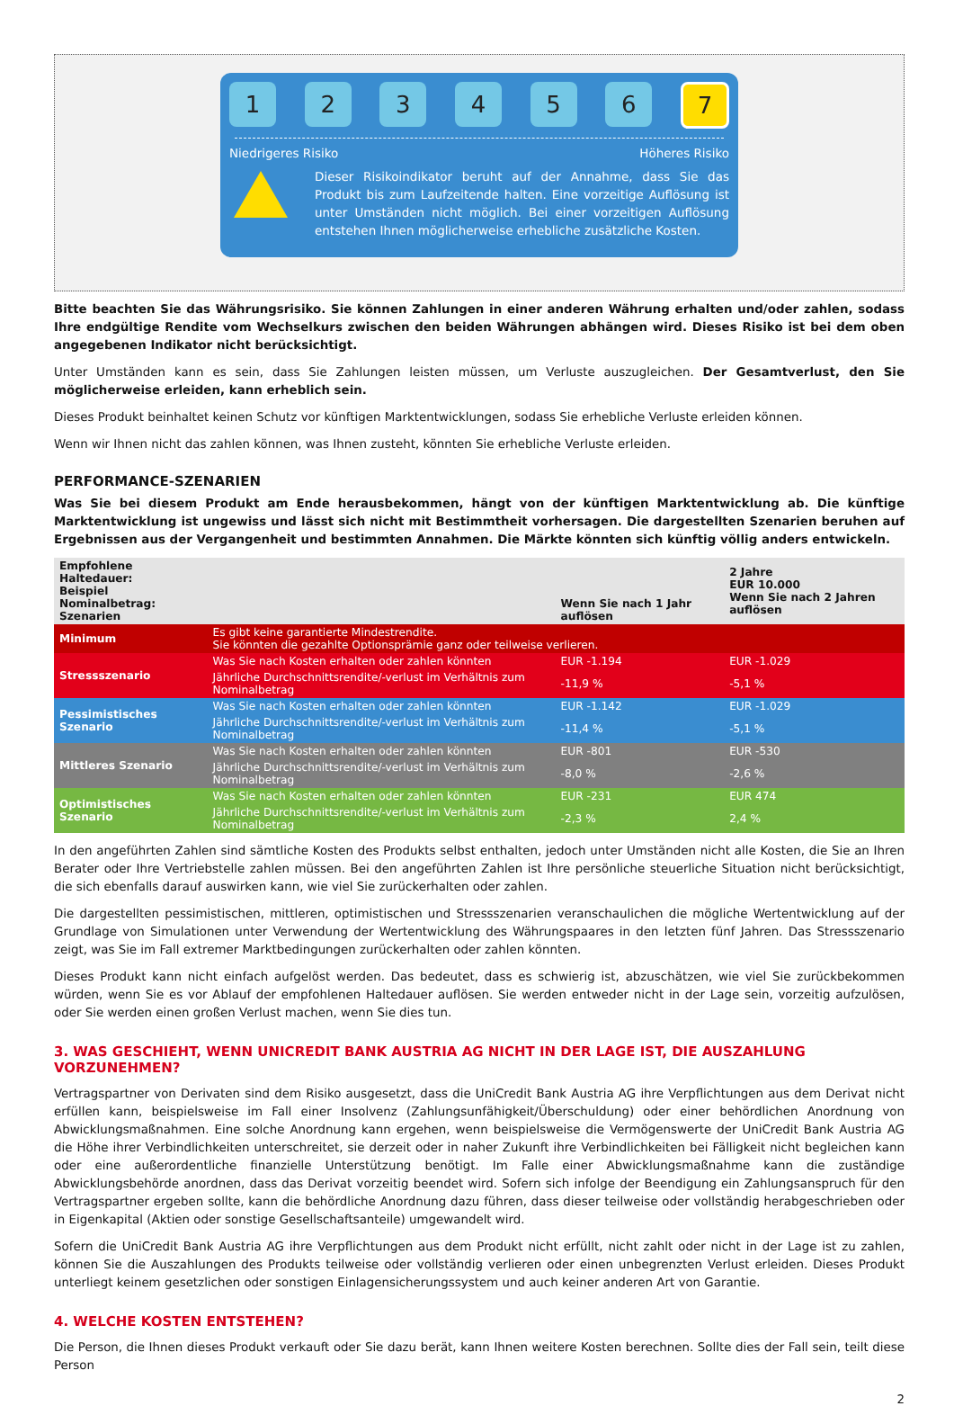1 2 3 4 5 6
7
Niedrigeres Risiko Höheres Risiko
Dieser Risikoindikator beruht auf der Annahme, dass Sie das Produkt bis zum Laufzeitende halten. Eine vorzeitige Auflösung ist unter Umständen nicht möglich. Bei einer vorzeitigen Auflösung entstehen Ihnen möglicherweise erhebliche zusätzliche Kosten.
Bitte beachten Sie das Währungsrisiko. Sie können Zahlungen in einer anderen Währung erhalten und/oder zahlen, sodass Ihre endgültige Rendite vom Wechselkurs zwischen den beiden Währungen abhängen wird. Dieses Risiko ist bei dem oben angegebenen Indikator nicht berücksichtigt.
Unter Umständen kann es sein, dass Sie Zahlungen leisten müssen, um Verluste auszugleichen. Der Gesamtverlust, den Sie möglicherweise erleiden, kann erheblich sein.
Dieses Produkt beinhaltet keinen Schutz vor künftigen Marktentwicklungen, sodass Sie erhebliche Verluste erleiden können.
Wenn wir Ihnen nicht das zahlen können, was Ihnen zusteht, könnten Sie erhebliche Verluste erleiden.
PERFORMANCE-SZENARIEN
Was Sie bei diesem Produkt am Ende herausbekommen, hängt von der künftigen Marktentwicklung ab. Die künftige Marktentwicklung ist ungewiss und lässt sich nicht mit Bestimmtheit vorhersagen. Die dargestellten Szenarien beruhen auf Ergebnissen aus der Vergangenheit und bestimmten Annahmen. Die Märkte könnten sich künftig völlig anders entwickeln.
| Empfohlene Haltedauer: Beispiel Nominalbetrag: Szenarien | | Wenn Sie nach 1 Jahr auflösen | 2 Jahre EUR 10.000 Wenn Sie nach 2 Jahren auflösen |
| Minimum | Es gibt keine garantierte Mindestrendite. Sie könnten die gezahlte Optionsprämie ganz oder teilweise verlieren. | | |
| Stressszenario | Was Sie nach Kosten erhalten oder zahlen könnten | EUR -1.194 | EUR -1.029 |
| | Jährliche Durchschnittsrendite/-verlust im Verhältnis zum Nominalbetrag | -11,9 % | -5,1 % |
| Pessimistisches Szenario | Was Sie nach Kosten erhalten oder zahlen könnten | EUR -1.142 | EUR -1.029 |
| | Jährliche Durchschnittsrendite/-verlust im Verhältnis zum Nominalbetrag | -11,4 % | -5,1 % |
| Mittleres Szenario | Was Sie nach Kosten erhalten oder zahlen könnten | EUR -801 | EUR -530 |
| | Jährliche Durchschnittsrendite/-verlust im Verhältnis zum Nominalbetrag | -8,0 % | -2,6 % |
| Optimistisches Szenario | Was Sie nach Kosten erhalten oder zahlen könnten | EUR -231 | EUR 474 |
| | Jährliche Durchschnittsrendite/-verlust im Verhältnis zum Nominalbetrag | -2,3 % | 2,4 % |
In den angeführten Zahlen sind sämtliche Kosten des Produkts selbst enthalten, jedoch unter Umständen nicht alle Kosten, die Sie an Ihren Berater oder Ihre Vertriebstelle zahlen müssen. Bei den angeführten Zahlen ist Ihre persönliche steuerliche Situation nicht berücksichtigt, die sich ebenfalls darauf auswirken kann, wie viel Sie zurückerhalten oder zahlen.
Die dargestellten pessimistischen, mittleren, optimistischen und Stressszenarien veranschaulichen die mögliche Wertentwicklung auf der Grundlage von Simulationen unter Verwendung der Wertentwicklung des Währungspaares in den letzten fünf Jahren. Das Stressszenario zeigt, was Sie im Fall extremer Marktbedingungen zurückerhalten oder zahlen könnten.
Dieses Produkt kann nicht einfach aufgelöst werden. Das bedeutet, dass es schwierig ist, abzuschätzen, wie viel Sie zurückbekommen würden, wenn Sie es vor Ablauf der empfohlenen Haltedauer auflösen. Sie werden entweder nicht in der Lage sein, vorzeitig aufzulösen, oder Sie werden einen großen Verlust machen, wenn Sie dies tun.
3. WAS GESCHIEHT, WENN UNICREDIT BANK AUSTRIA AG NICHT IN DER LAGE IST, DIE AUSZAHLUNG VORZUNEHMEN?
Vertragspartner von Derivaten sind dem Risiko ausgesetzt, dass die UniCredit Bank Austria AG ihre Verpflichtungen aus dem Derivat nicht erfüllen kann, beispielsweise im Fall einer Insolvenz (Zahlungsunfähigkeit/Überschuldung) oder einer behördlichen Anordnung von Abwicklungsmaßnahmen. Eine solche Anordnung kann ergehen, wenn beispielsweise die Vermögenswerte der UniCredit Bank Austria AG die Höhe ihrer Verbindlichkeiten unterschreitet, sie derzeit oder in naher Zukunft ihre Verbindlichkeiten bei Fälligkeit nicht begleichen kann oder eine außerordentliche finanzielle Unterstützung benötigt. Im Falle einer Abwicklungsmaßnahme kann die zuständige Abwicklungsbehörde anordnen, dass das Derivat vorzeitig beendet wird. Sofern sich infolge der Beendigung ein Zahlungsanspruch für den Vertragspartner ergeben sollte, kann die behördliche Anordnung dazu führen, dass dieser teilweise oder vollständig herabgeschrieben oder in Eigenkapital (Aktien oder sonstige Gesellschaftsanteile) umgewandelt wird.
Sofern die UniCredit Bank Austria AG ihre Verpflichtungen aus dem Produkt nicht erfüllt, nicht zahlt oder nicht in der Lage ist zu zahlen, können Sie die Auszahlungen des Produkts teilweise oder vollständig verlieren oder einen unbegrenzten Verlust erleiden. Dieses Produkt unterliegt keinem gesetzlichen oder sonstigen Einlagensicherungssystem und auch keiner anderen Art von Garantie.
4. WELCHE KOSTEN ENTSTEHEN?
Die Person, die Ihnen dieses Produkt verkauft oder Sie dazu berät, kann Ihnen weitere Kosten berechnen. Sollte dies der Fall sein, teilt diese Person
2